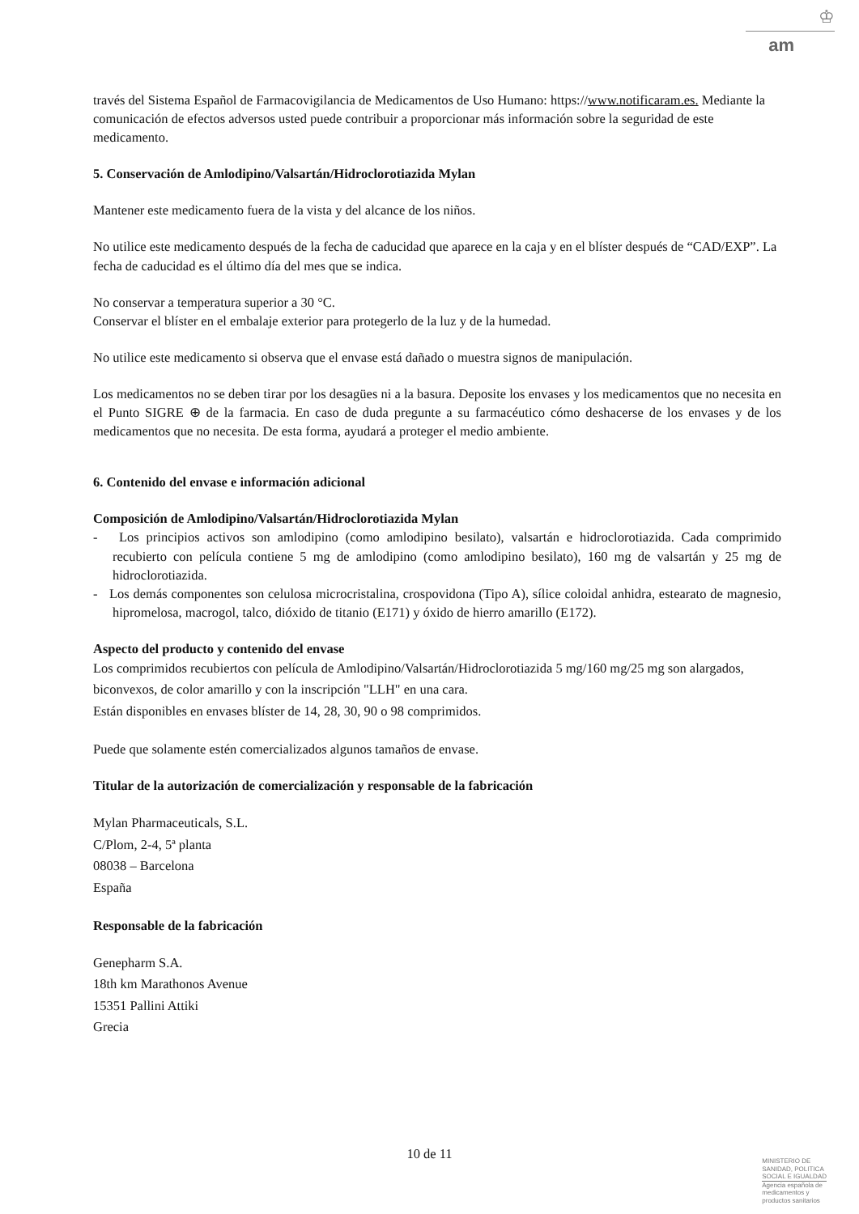♔
am
través del Sistema Español de Farmacovigilancia de Medicamentos de Uso Humano: https://www.notificaram.es. Mediante la comunicación de efectos adversos usted puede contribuir a proporcionar más información sobre la seguridad de este medicamento.
5. Conservación de Amlodipino/Valsartán/Hidroclorotiazida Mylan
Mantener este medicamento fuera de la vista y del alcance de los niños.
No utilice este medicamento después de la fecha de caducidad que aparece en la caja y en el blíster después de “CAD/EXP”. La fecha de caducidad es el último día del mes que se indica.
No conservar a temperatura superior a 30 °C.
Conservar el blíster en el embalaje exterior para protegerlo de la luz y de la humedad.
No utilice este medicamento si observa que el envase está dañado o muestra signos de manipulación.
Los medicamentos no se deben tirar por los desagües ni a la basura. Deposite los envases y los medicamentos que no necesita en el Punto SIGRE ⊕ de la farmacia. En caso de duda pregunte a su farmacéutico cómo deshacerse de los envases y de los medicamentos que no necesita. De esta forma, ayudará a proteger el medio ambiente.
6. Contenido del envase e información adicional
Composición de Amlodipino/Valsartán/Hidroclorotiazida Mylan
- Los principios activos son amlodipino (como amlodipino besilato), valsartán e hidroclorotiazida. Cada comprimido recubierto con película contiene 5 mg de amlodipino (como amlodipino besilato), 160 mg de valsartán y 25 mg de hidroclorotiazida.
- Los demás componentes son celulosa microcristalina, crospovidona (Tipo A), sílice coloidal anhidra, estearato de magnesio, hipromelosa, macrogol, talco, dióxido de titanio (E171) y óxido de hierro amarillo (E172).
Aspecto del producto y contenido del envase
Los comprimidos recubiertos con película de Amlodipino/Valsartán/Hidroclorotiazida 5 mg/160 mg/25 mg son alargados, biconvexos, de color amarillo y con la inscripción "LLH" en una cara.
Están disponibles en envases blíster de 14, 28, 30, 90 o 98 comprimidos.
Puede que solamente estén comercializados algunos tamaños de envase.
Titular de la autorización de comercialización y responsable de la fabricación
Mylan Pharmaceuticals, S.L.
C/Plom, 2-4, 5ª planta
08038 – Barcelona
España
Responsable de la fabricación
Genepharm S.A.
18th km Marathonos Avenue
15351 Pallini Attiki
Grecia
10 de 11
MINISTERIO DE
SANIDAD, POLITICA
SOCIAL E IGUALDAD
Agencia española de
medicamentos y
productos sanitarios